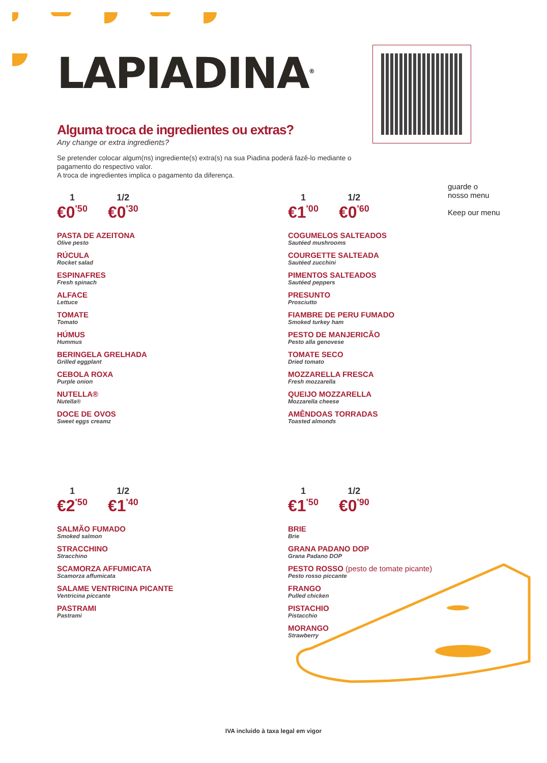LAPIADINA<sup>®</sup>
Alguma troca de ingredientes ou extras?
Any change or extra ingredients?
Se pretender colocar algum(ns) ingrediente(s) extra(s) na sua Piadina poderá fazê-lo mediante o pagamento do respectivo valor.
A troca de ingredientes implica o pagamento da diferença.
guarde o
nosso menu
Keep our menu
1
€0<sup>'50</sup>
1/2
€0<sup>'30</sup>
PASTA DE AZEITONA
Olive pesto
RÚCULA
Rocket salad
ESPINAFRES
Fresh spinach
ALFACE
Lettuce
TOMATE
Tomato
HÚMUS
Hummus
BERINGELA GRELHADA
Grilled eggplant
CEBOLA ROXA
Purple onion
NUTELLA®
Nutella®
DOCE DE OVOS
Sweet eggs creamz
1
€1<sup>'00</sup>
1/2
€0<sup>'60</sup>
COGUMELOS SALTEADOS
Sautéed mushrooms
COURGETTE SALTEADA
Sautéed zucchini
PIMENTOS SALTEADOS
Sautéed peppers
PRESUNTO
Prosciutto
FIAMBRE DE PERU FUMADO
Smoked turkey ham
PESTO DE MANJERICÃO
Pesto alla genovese
TOMATE SECO
Dried tomato
MOZZARELLA FRESCA
Fresh mozzarella
QUEIJO MOZZARELLA
Mozzarella cheese
AMÊNDOAS TORRADAS
Toasted almonds
1
€2<sup>'50</sup>
1/2
€1<sup>'40</sup>
SALMÃO FUMADO
Smoked salmon
STRACCHINO
Stracchino
SCAMORZA AFFUMICATA
Scamorza affumicata
SALAME VENTRICINA PICANTE
Ventricina piccante
PASTRAMI
Pastrami
1
€1<sup>'50</sup>
1/2
€0<sup>'90</sup>
BRIE
Brie
GRANA PADANO DOP
Grana Padano DOP
PESTO ROSSO (pesto de tomate picante)
Pesto rosso piccante
FRANGO
Pulled chicken
PISTACHIO
Pistacchio
MORANGO
Strawberry
IVA incluido à taxa legal em vigor